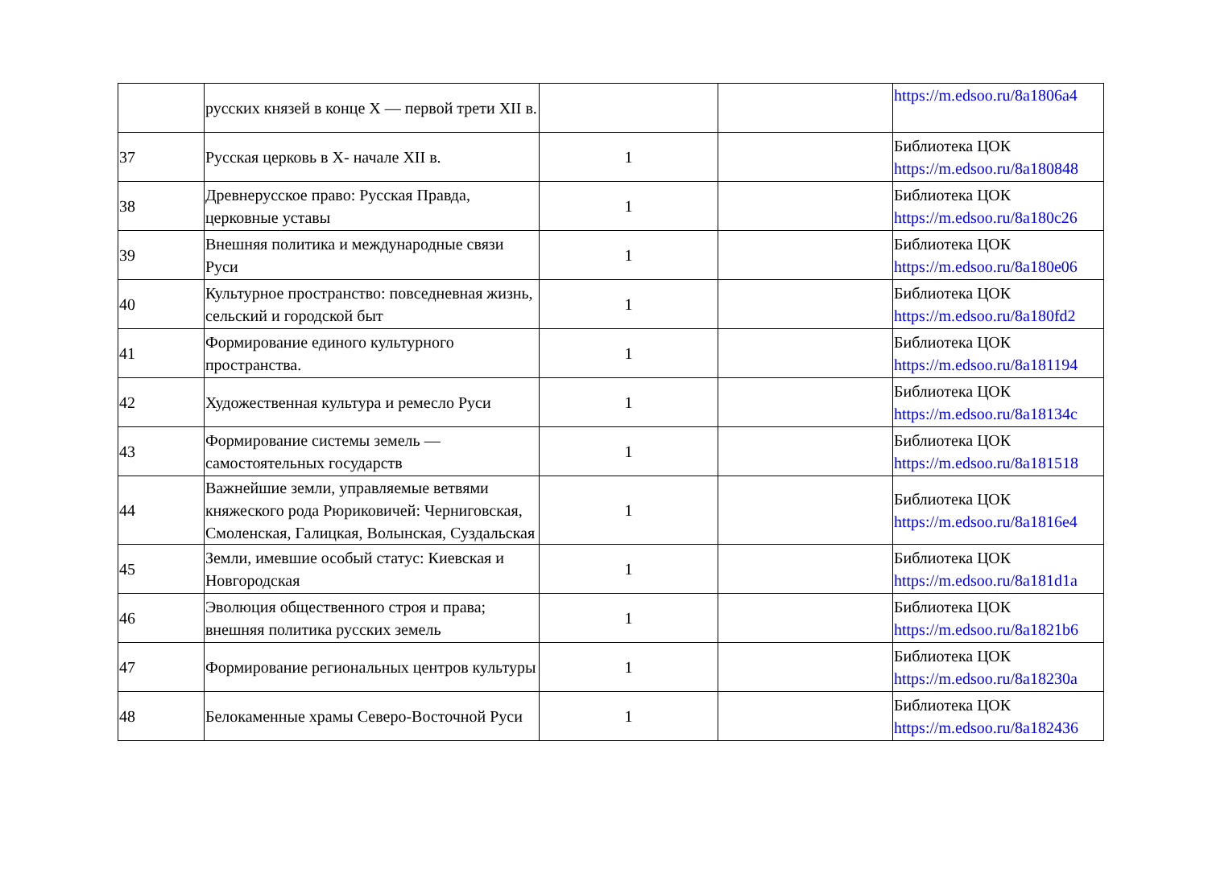| | русских князей в конце X — первой трети XII в. | | | https://m.edsoo.ru/8a1806a4 |
| 37 | Русская церковь в X- начале XII в. | 1 | | Библиотека ЦОК https://m.edsoo.ru/8a180848 |
| 38 | Древнерусское право: Русская Правда, церковные уставы | 1 | | Библиотека ЦОК https://m.edsoo.ru/8a180c26 |
| 39 | Внешняя политика и международные связи Руси | 1 | | Библиотека ЦОК https://m.edsoo.ru/8a180e06 |
| 40 | Культурное пространство: повседневная жизнь, сельский и городской быт | 1 | | Библиотека ЦОК https://m.edsoo.ru/8a180fd2 |
| 41 | Формирование единого культурного пространства. | 1 | | Библиотека ЦОК https://m.edsoo.ru/8a181194 |
| 42 | Художественная культура и ремесло Руси | 1 | | Библиотека ЦОК https://m.edsoo.ru/8a18134c |
| 43 | Формирование системы земель — самостоятельных государств | 1 | | Библиотека ЦОК https://m.edsoo.ru/8a181518 |
| 44 | Важнейшие земли, управляемые ветвями княжеского рода Рюриковичей: Черниговская, Смоленская, Галицкая, Волынская, Суздальская | 1 | | Библиотека ЦОК https://m.edsoo.ru/8a1816e4 |
| 45 | Земли, имевшие особый статус: Киевская и Новгородская | 1 | | Библиотека ЦОК https://m.edsoo.ru/8a181d1a |
| 46 | Эволюция общественного строя и права; внешняя политика русских земель | 1 | | Библиотека ЦОК https://m.edsoo.ru/8a1821b6 |
| 47 | Формирование региональных центров культуры | 1 | | Библиотека ЦОК https://m.edsoo.ru/8a18230a |
| 48 | Белокаменные храмы Северо-Восточной Руси | 1 | | Библиотека ЦОК https://m.edsoo.ru/8a182436 |